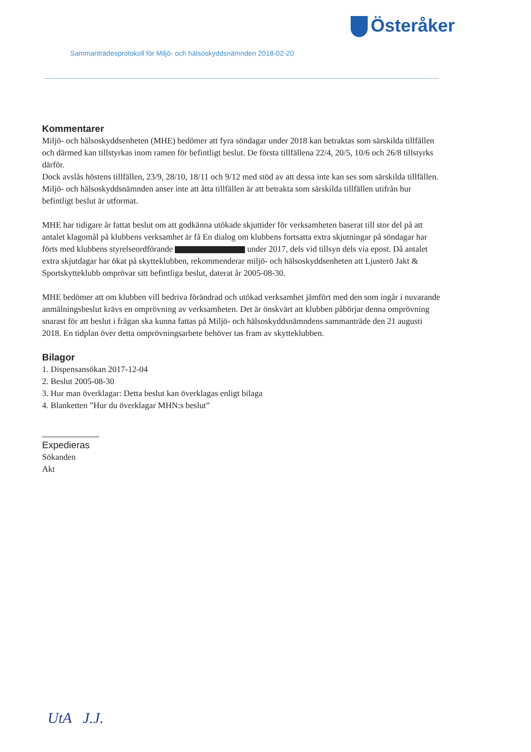Österåker
Sammanträdesprotokoll för Miljö- och hälsoskyddsnämnden 2018-02-20
Kommentarer
Miljö- och hälsoskyddsenheten (MHE) bedömer att fyra söndagar under 2018 kan betraktas som särskilda tillfällen och därmed kan tillstyrkas inom ramen för befintligt beslut. De första tillfällena 22/4, 20/5, 10/6 och 26/8 tillstyrks därför.
Dock avslås höstens tillfällen, 23/9, 28/10, 18/11 och 9/12 med stöd av att dessa inte kan ses som särskilda tillfällen. Miljö- och hälsoskyddsnämnden anser inte att åtta tillfällen är att betrakta som särskilda tillfällen utifrån hur befintligt beslut är utformat.
MHE har tidigare år fattat beslut om att godkänna utökade skjuttider för verksamheten baserat till stor del på att antalet klagomål på klubbens verksamhet är få En dialog om klubbens fortsatta extra skjutningar på söndagar har förts med klubbens styrelseordförande under 2017, dels vid tillsyn dels via epost. Då antalet extra skjutdagar har ökat på skytteklubben, rekommenderar miljö- och hälsoskyddsenheten att Ljusterö Jakt & Sportskytteklubb omprövar sitt befintliga beslut, daterat år 2005-08-30.
MHE bedömer att om klubben vill bedriva förändrad och utökad verksamhet jämfört med den som ingår i nuvarande anmälningsbeslut krävs en omprövning av verksamheten. Det är önskvärt att klubben påbörjar denna omprövning snarast för att beslut i frågan ska kunna fattas på Miljö- och hälsoskyddsnämndens sammanträde den 21 augusti 2018. En tidplan över detta omprövningsarbete behöver tas fram av skytteklubben.
Bilagor
1. Dispensansökan 2017-12-04
2. Beslut 2005-08-30
3. Hur man överklagar: Detta beslut kan överklagas enligt bilaga
4. Blanketten ”Hur du överklagar MHN:s beslut”
Expedieras
Sökanden
Akt
UtA J.J.